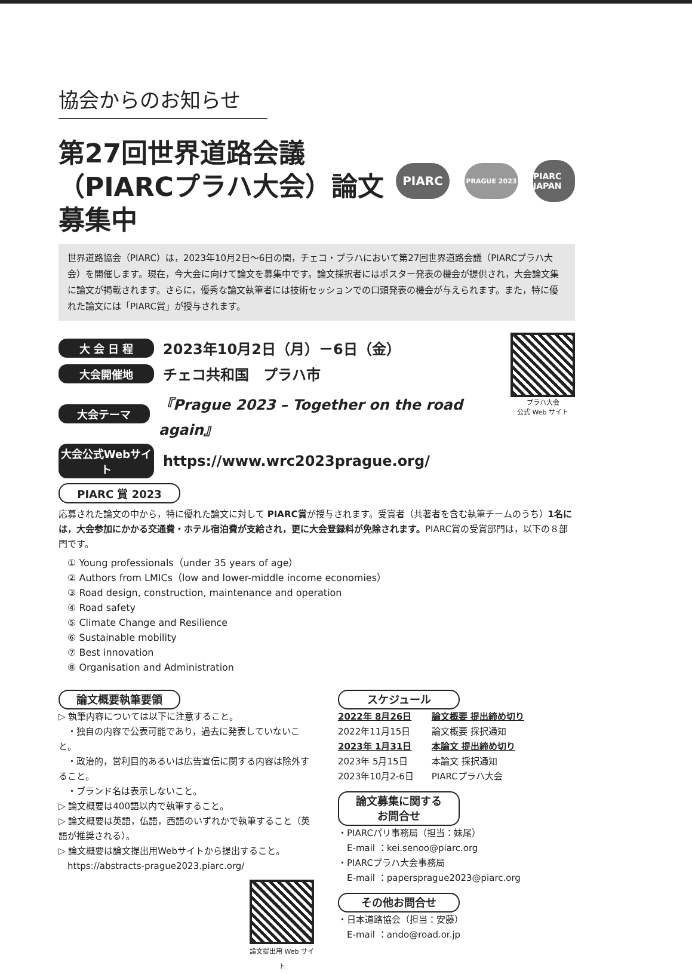協会からのお知らせ
第27回世界道路会議
（PIARCプラハ大会）論文募集中
PIARC
PRAGUE 2023
PIARC JAPAN
世界道路協会（PIARC）は，2023年10月2日～6日の間，チェコ・プラハにおいて第27回世界道路会議（PIARCプラハ大会）を開催します。現在，今大会に向けて論文を募集中です。論文採択者にはポスター発表の機会が提供され，大会論文集に論文が掲載されます。さらに，優秀な論文執筆者には技術セッションでの口頭発表の機会が与えられます。また，特に優れた論文には「PIARC賞」が授与されます。
大 会 日 程 2023年10月2日（月）－6日（金）
大会開催地 チェコ共和国　プラハ市
大会テーマ 『Prague 2023 – Together on the road again』
大会公式Webサイト https://www.wrc2023prague.org/
プラハ大会
公式 Web サイト
PIARC 賞 2023
応募された論文の中から，特に優れた論文に対して PIARC賞が授与されます。受賞者（共著者を含む執筆チームのうち）1名には，大会参加にかかる交通費・ホテル宿泊費が支給され，更に大会登録料が免除されます。PIARC賞の受賞部門は，以下の８部門です。
① Young professionals（under 35 years of age）
② Authors from LMICs（low and lower-middle income economies）
③ Road design, construction, maintenance and operation
④ Road safety
⑤ Climate Change and Resilience
⑥ Sustainable mobility
⑦ Best innovation
⑧ Organisation and Administration
論文概要執筆要領
▷ 執筆内容については以下に注意すること。
　・独自の内容で公表可能であり，過去に発表していないこと。
　・政治的，営利目的あるいは広告宣伝に関する内容は除外すること。
　・ブランド名は表示しないこと。
▷ 論文概要は400語以内で執筆すること。
▷ 論文概要は英語，仏語，西語のいずれかで執筆すること（英語が推奨される）。
▷ 論文概要は論文提出用Webサイトから提出すること。
　https://abstracts-prague2023.piarc.org/
論文提出用 Web サイト
スケジュール
| 2022年 8月26日 | 論文概要 提出締め切り |
| 2022年11月15日 | 論文概要 採択通知 |
| 2023年 1月31日 | 本論文 提出締め切り |
| 2023年 5月15日 | 本論文 採択通知 |
| 2023年10月2-6日 | PIARCプラハ大会 |
論文募集に関するお問合せ
・PIARCパリ事務局（担当：妹尾）
　E-mail ：kei.senoo@piarc.org
・PIARCプラハ大会事務局
　E-mail ：papersprague2023@piarc.org
その他お問合せ
・日本道路協会（担当：安藤）
　E-mail ：ando@road.or.jp